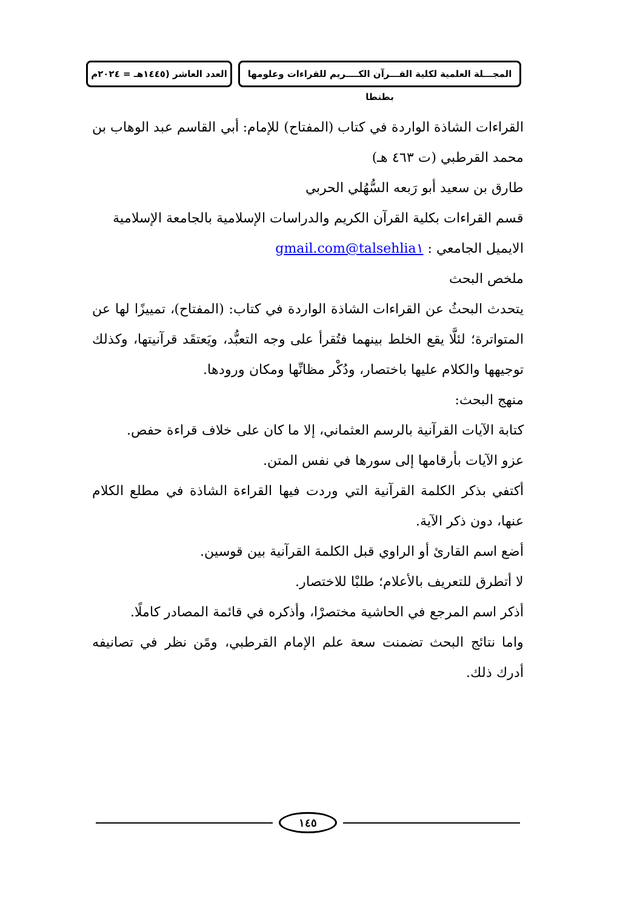المجـــلة العلمية لكلية القـــرآن الكــــريم للقراءات وعلومها بطنطا
العدد العاشر (١٤٤٥هـ = ٢٠٢٤م
القراءات الشاذة الواردة في كتاب (المفتاح) للإمام: أبي القاسم عبد الوهاب بن محمد القرطبي (ت ٤٦٣ هـ)
طارق بن سعيد أبو رَبعه السُّهُلي الحربي
قسم القراءات بكلية القرآن الكريم والدراسات الإسلامية بالجامعة الإسلامية
الايميل الجامعي : talsehlia١@gmail.com
ملخص البحث
يتحدث البحثُ عن القراءات الشاذة الواردة في كتاب: (المفتاح)، تمييزًا لها عن المتواترة؛ لئلَّا يقع الخلط بينهما فتُقرأ على وجه التعبُّد، ويَعتقَد قرآنيتها، وكذلك توجيهها والكلام عليها باختصار، ودُكْر مظانِّها ومكان ورودها.
منهج البحث:
كتابة الآيات القرآنية بالرسم العثماني، إلا ما كان على خلاف قراءة حفص.
عزو الآيات بأرقامها إلى سورها في نفس المتن.
أكتفي بذكر الكلمة القرآنية التي وردت فيها القراءة الشاذة في مطلع الكلام عنها، دون ذكر الآية.
أضع اسم القارئ أو الراوي قبل الكلمة القرآنية بين قوسين.
لا أتطرق للتعريف بالأعلام؛ طلبْا للاختصار.
أذكر اسم المرجع في الحاشية مختصرْا، وأذكره في قائمة المصادر كاملًا.
واما نتائج البحث تضمنت سعة علم الإمام القرطبي، ومًن نظر في تصانيفه أدرك ذلك.
١٤٥